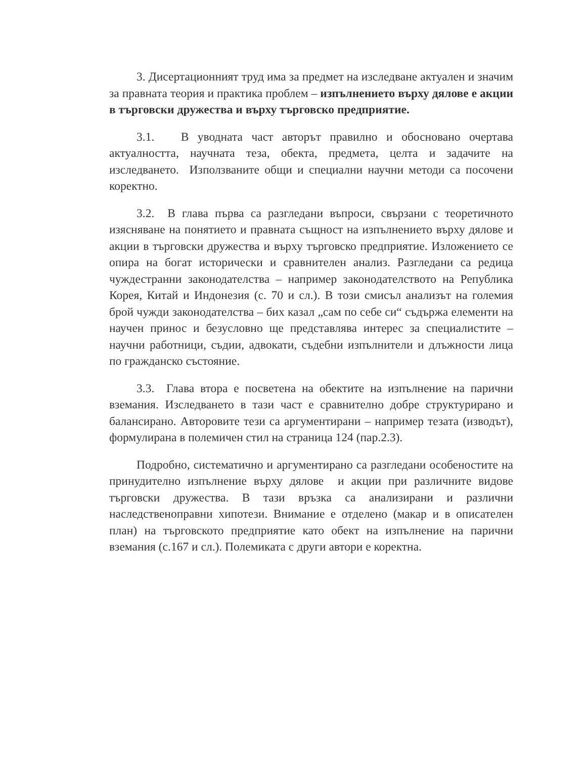3. Дисертационният труд има за предмет на изследване актуален и значим за правната теория и практика проблем – изпълнението върху дялове е акции в търговски дружества и върху търговско предприятие.
3.1. В уводната част авторът правилно и обосновано очертава актуалността, научната теза, обекта, предмета, целта и задачите на изследването. Използваните общи и специални научни методи са посочени коректно.
3.2. В глава първа са разгледани въпроси, свързани с теоретичното изясняване на понятието и правната същност на изпълнението върху дялове и акции в търговски дружества и върху търговско предприятие. Изложението се опира на богат исторически и сравнителен анализ. Разгледани са редица чуждестранни законодателства – например законодателството на Република Корея, Китай и Индонезия (с. 70 и сл.). В този смисъл анализът на големия брой чужди законодателства – бих казал „сам по себе си“ съдържа елементи на научен принос и безусловно ще представлява интерес за специалистите – научни работници, съдии, адвокати, съдебни изпълнители и длъжности лица по гражданско състояние.
3.3. Глава втора е посветена на обектите на изпълнение на парични вземания. Изследването в тази част е сравнително добре структурирано и балансирано. Авторовите тези са аргументирани – например тезата (изводът), формулирана в полемичен стил на страница 124 (пар.2.3).
Подробно, систематично и аргументирано са разгледани особеностите на принудително изпълнение върху дялове и акции при различните видове търговски дружества. В тази връзка са анализирани и различни наследственоправни хипотези. Внимание е отделено (макар и в описателен план) на търговското предприятие като обект на изпълнение на парични вземания (с.167 и сл.). Полемиката с други автори е коректна.